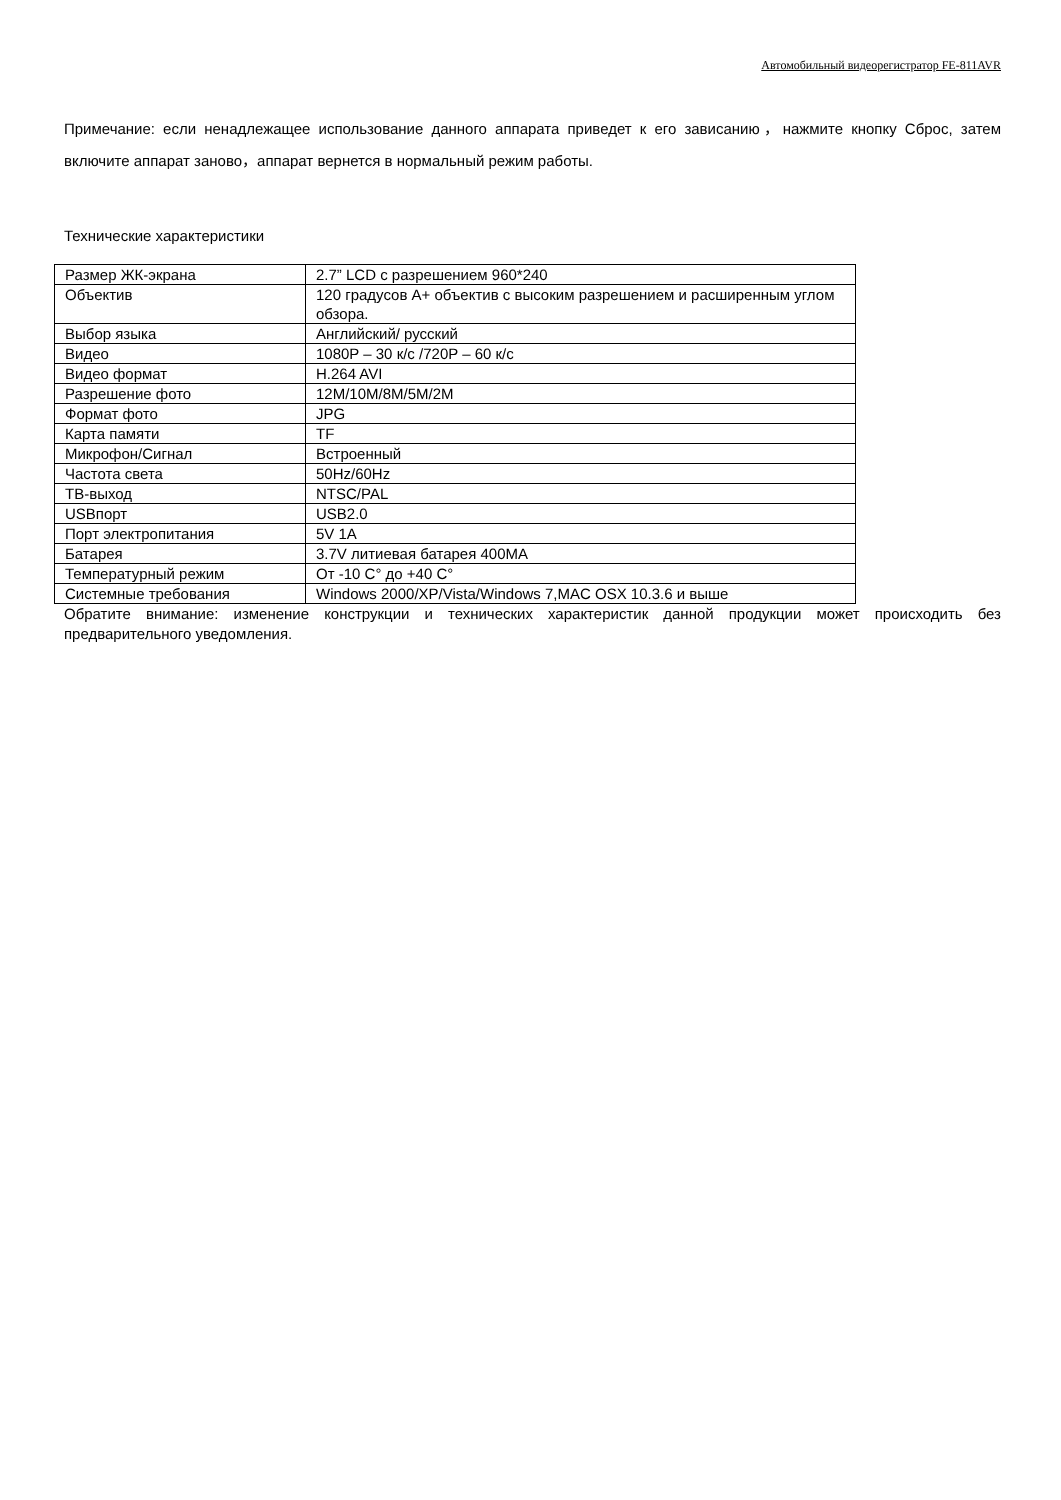Автомобильный видеорегистратор FE-811AVR
Примечание: если ненадлежащее использование данного аппарата приведет к его зависанию，нажмите кнопку Сброс, затем включите аппарат заново，аппарат вернется в нормальный режим работы.
Технические характеристики
| Размер ЖК-экрана | 2.7” LCD с разрешением 960*240 |
| Объектив | 120 градусов A+ объектив с высоким разрешением и расширенным углом обзора. |
| Выбор языка | Английский/ русский |
| Видео | 1080P – 30 к/с /720P – 60 к/с |
| Видео формат | H.264 AVI |
| Разрешение фото | 12M/10M/8M/5M/2M |
| Формат фото | JPG |
| Карта памяти | TF |
| Микрофон/Сигнал | Встроенный |
| Частота света | 50Hz/60Hz |
| ТВ-выход | NTSC/PAL |
| USBпорт | USB2.0 |
| Порт электропитания | 5V 1A |
| Батарея | 3.7V литиевая батарея 400MA |
| Температурный режим | От -10 C° до +40 C° |
| Системные требования | Windows 2000/XP/Vista/Windows 7,MAC OSX 10.3.6 и выше |
Обратите внимание: изменение конструкции и технических характеристик данной продукции может происходить без предварительного уведомления.